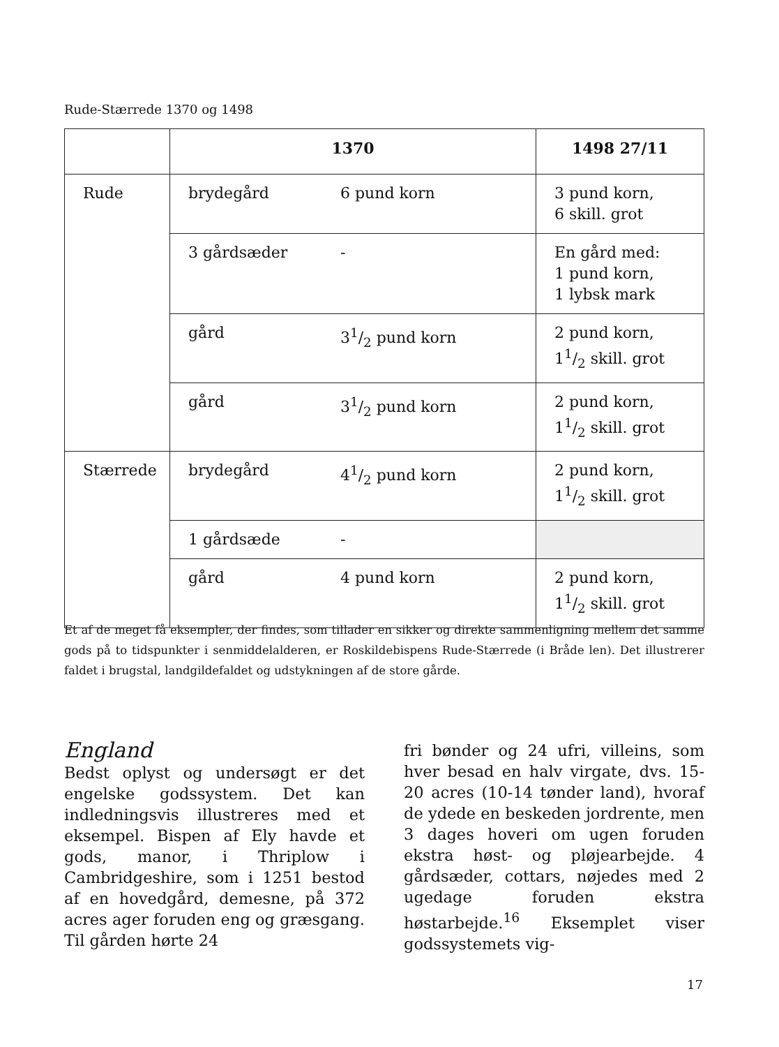Rude-Stærrede 1370 og 1498
| | 1370 | | 1498 27/11 |
| --- | --- | --- | --- |
| Rude | brydegård | 6 pund korn | 3 pund korn, 6 skill. grot |
| | 3 gårdsæder | - | En gård med: 1 pund korn, 1 lybsk mark |
| | gård | 31/2 pund korn | 2 pund korn, 11/2 skill. grot |
| | gård | 31/2 pund korn | 2 pund korn, 11/2 skill. grot |
| Stærrede | brydegård | 41/2 pund korn | 2 pund korn, 11/2 skill. grot |
| | 1 gårdsæde | - | |
| | gård | 4 pund korn | 2 pund korn, 11/2 skill. grot |
Et af de meget få eksempler, der findes, som tillader en sikker og direkte sammenligning mellem det samme gods på to tidspunkter i senmiddelalderen, er Roskildebispens Rude-Stærrede (i Bråde len). Det illustrerer faldet i brugstal, landgildefaldet og udstykningen af de store gårde.
England
Bedst oplyst og undersøgt er det engelske godssystem. Det kan indledningsvis illustreres med et eksempel. Bispen af Ely havde et gods, manor, i Thriplow i Cambridgeshire, som i 1251 bestod af en hovedgård, demesne, på 372 acres ager foruden eng og græsgang. Til gården hørte 24
fri bønder og 24 ufri, villeins, som hver besad en halv virgate, dvs. 15-20 acres (10-14 tønder land), hvoraf de ydede en beskeden jordrente, men 3 dages hoveri om ugen foruden ekstra høst- og pløjearbejde. 4 gårdsæder, cottars, nøjedes med 2 ugedage foruden ekstra høstarbejde.<sup>16</sup> Eksemplet viser godssystemets vig-
17